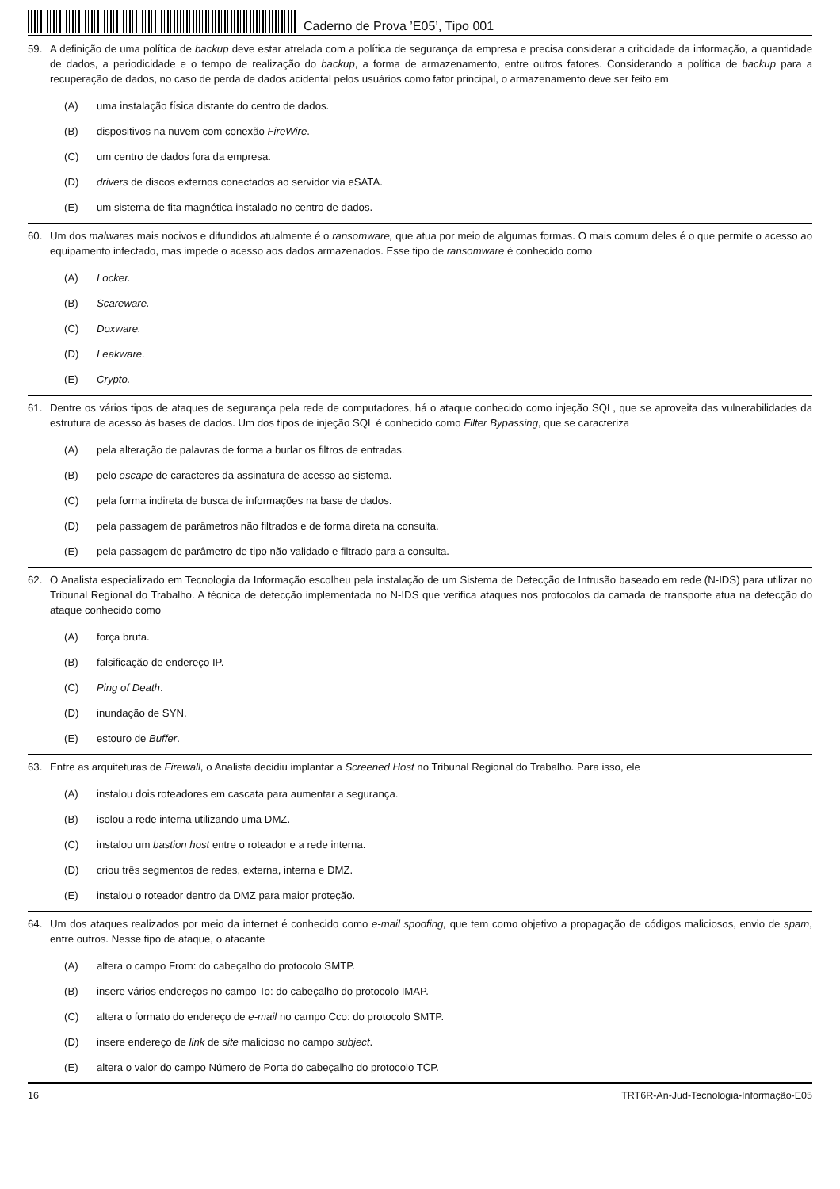Caderno de Prova ’E05’, Tipo 001
59. A definição de uma política de backup deve estar atrelada com a política de segurança da empresa e precisa considerar a criticidade da informação, a quantidade de dados, a periodicidade e o tempo de realização do backup, a forma de armazenamento, entre outros fatores. Considerando a política de backup para a recuperação de dados, no caso de perda de dados acidental pelos usuários como fator principal, o armazenamento deve ser feito em
(A) uma instalação física distante do centro de dados.
(B) dispositivos na nuvem com conexão FireWire.
(C) um centro de dados fora da empresa.
(D) drivers de discos externos conectados ao servidor via eSATA.
(E) um sistema de fita magnética instalado no centro de dados.
60. Um dos malwares mais nocivos e difundidos atualmente é o ransomware, que atua por meio de algumas formas. O mais comum deles é o que permite o acesso ao equipamento infectado, mas impede o acesso aos dados armazenados. Esse tipo de ransomware é conhecido como
(A) Locker.
(B) Scareware.
(C) Doxware.
(D) Leakware.
(E) Crypto.
61. Dentre os vários tipos de ataques de segurança pela rede de computadores, há o ataque conhecido como injeção SQL, que se aproveita das vulnerabilidades da estrutura de acesso às bases de dados. Um dos tipos de injeção SQL é conhecido como Filter Bypassing, que se caracteriza
(A) pela alteração de palavras de forma a burlar os filtros de entradas.
(B) pelo escape de caracteres da assinatura de acesso ao sistema.
(C) pela forma indireta de busca de informações na base de dados.
(D) pela passagem de parâmetros não filtrados e de forma direta na consulta.
(E) pela passagem de parâmetro de tipo não validado e filtrado para a consulta.
62. O Analista especializado em Tecnologia da Informação escolheu pela instalação de um Sistema de Detecção de Intrusão baseado em rede (N-IDS) para utilizar no Tribunal Regional do Trabalho. A técnica de detecção implementada no N-IDS que verifica ataques nos protocolos da camada de transporte atua na detecção do ataque conhecido como
(A) força bruta.
(B) falsificação de endereço IP.
(C) Ping of Death.
(D) inundação de SYN.
(E) estouro de Buffer.
63. Entre as arquiteturas de Firewall, o Analista decidiu implantar a Screened Host no Tribunal Regional do Trabalho. Para isso, ele
(A) instalou dois roteadores em cascata para aumentar a segurança.
(B) isolou a rede interna utilizando uma DMZ.
(C) instalou um bastion host entre o roteador e a rede interna.
(D) criou três segmentos de redes, externa, interna e DMZ.
(E) instalou o roteador dentro da DMZ para maior proteção.
64. Um dos ataques realizados por meio da internet é conhecido como e-mail spoofing, que tem como objetivo a propagação de códigos maliciosos, envio de spam, entre outros. Nesse tipo de ataque, o atacante
(A) altera o campo From: do cabeçalho do protocolo SMTP.
(B) insere vários endereços no campo To: do cabeçalho do protocolo IMAP.
(C) altera o formato do endereço de e-mail no campo Cco: do protocolo SMTP.
(D) insere endereço de link de site malicioso no campo subject.
(E) altera o valor do campo Número de Porta do cabeçalho do protocolo TCP.
16 TRT6R-An-Jud-Tecnologia-Informação-E05